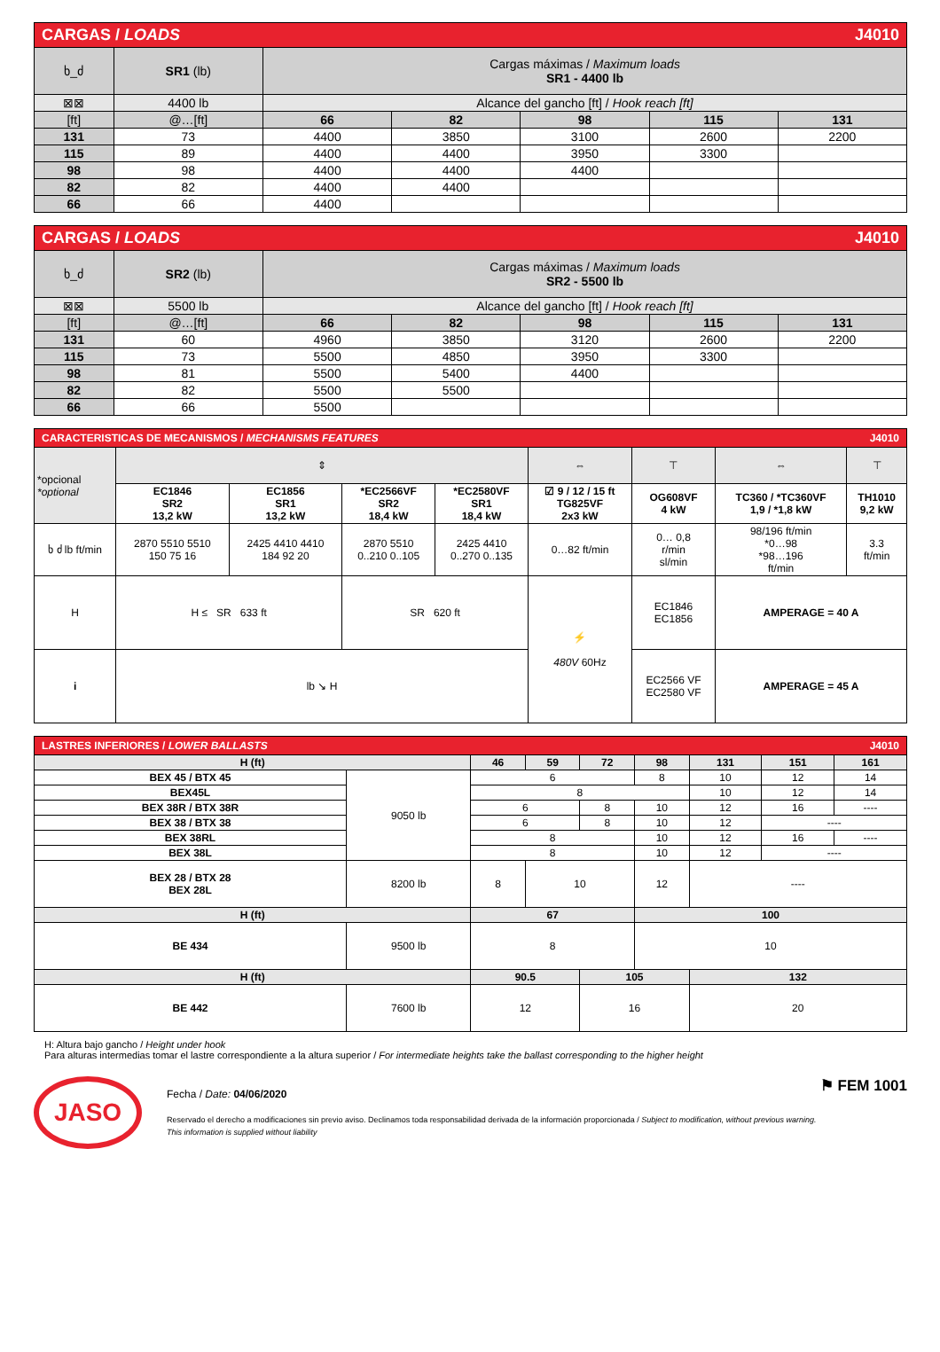| CARGAS / LOADS J4010 | | | | | | |
| ხ_ძ | SR1 (lb) | Cargas máximas / Maximum loads SR1 - 4400 lb | | | | |
| ⊠⊠ | 4400 lb | Alcance del gancho [ft] / Hook reach [ft] | | | | |
| [ft] | @…[ft] | 66 | 82 | 98 | 115 | 131 |
| 131 | 73 | 4400 | 3850 | 3100 | 2600 | 2200 |
| 115 | 89 | 4400 | 4400 | 3950 | 3300 | |
| 98 | 98 | 4400 | 4400 | 4400 | | |
| 82 | 82 | 4400 | 4400 | | | |
| 66 | 66 | 4400 | | | | |
| CARGAS / LOADS J4010 | | | | | | |
| ხ_ძ | SR2 (lb) | Cargas máximas / Maximum loads SR2 - 5500 lb | | | | |
| ⊠⊠ | 5500 lb | Alcance del gancho [ft] / Hook reach [ft] | | | | |
| [ft] | @…[ft] | 66 | 82 | 98 | 115 | 131 |
| 131 | 60 | 4960 | 3850 | 3120 | 2600 | 2200 |
| 115 | 73 | 5500 | 4850 | 3950 | 3300 | |
| 98 | 81 | 5500 | 5400 | 4400 | | |
| 82 | 82 | 5500 | 5500 | | | |
| 66 | 66 | 5500 | | | | |
| CARACTERISTICAS DE MECANISMOS / MECHANISMS FEATURES J4010 | | | | | | | | |
| *opcional *optional | ⇕ | | | | ⇔ | ⊤ | ⇔ | ⊤ |
| | EC1846 SR2 13,2 kW | EC1856 SR1 13,2 kW | *EC2566VF SR2 18,4 kW | *EC2580VF SR1 18,4 kW | ☑ 9 / 12 / 15 ft TG825VF 2x3 kW | OG608VF 4 kW | TC360 / *TC360VF 1,9 / *1,8 kW | TH1010 9,2 kW |
| ხ ძ lb ft/min | 2870 5510 5510 150 75 16 | 2425 4410 4410 184 92 20 | 2870 5510 0..210 0..105 | 2425 4410 0..270 0..135 | 0…82 ft/min | 0… 0,8 r/min sl/min | 98/196 ft/min *0…98 *98…196 ft/min | 3.3 ft/min |
| H | H ≤ SR 633 ft | | SR 620 ft | | ⚡ 480V 60Hz | EC1846 EC1856 | AMPERAGE = 40 A | |
| i | lb ↘ H | | | | | EC2566 VF EC2580 VF | AMPERAGE = 45 A | |
| LASTRES INFERIORES / LOWER BALLASTS J4010 | | | | | | | | |
| H (ft) | | 46 | 59 | 72 | 98 | 131 | 151 | 161 |
| BEX 45 / BTX 45 | 9050 lb | 6 | | | 8 | 10 | 12 | 14 |
| BEX45L | | 8 | | | | 10 | 12 | 14 |
| BEX 38R / BTX 38R | | 6 | | 8 | 10 | 12 | 16 | ---- |
| BEX 38 / BTX 38 | | 6 | | 8 | 10 | 12 | ---- | |
| BEX 38RL | | 8 | | | 10 | 12 | 16 | ---- |
| BEX 38L | | 8 | | | 10 | 12 | ---- | |
| BEX 28 / BTX 28 BEX 28L | 8200 lb | 8 | 10 | | 12 | ---- | | |
| H (ft) | | 67 | | | 100 | | | |
| BE 434 | 9500 lb | 8 | | | 10 | | | |
| H (ft) | | 90.5 | | 105 | | 132 | | |
| BE 442 | 7600 lb | 12 | | 16 | | 20 | | |
H: Altura bajo gancho / Height under hook
Para alturas intermedias tomar el lastre correspondiente a la altura superior / For intermediate heights take the ballast corresponding to the higher height
JASO
Fecha / Date: 04/06/2020
Reservado el derecho a modificaciones sin previo aviso. Declinamos toda responsabilidad derivada de la información proporcionada / Subject to modification, without previous warning. This information is supplied without liability
⚑ FEM 1001